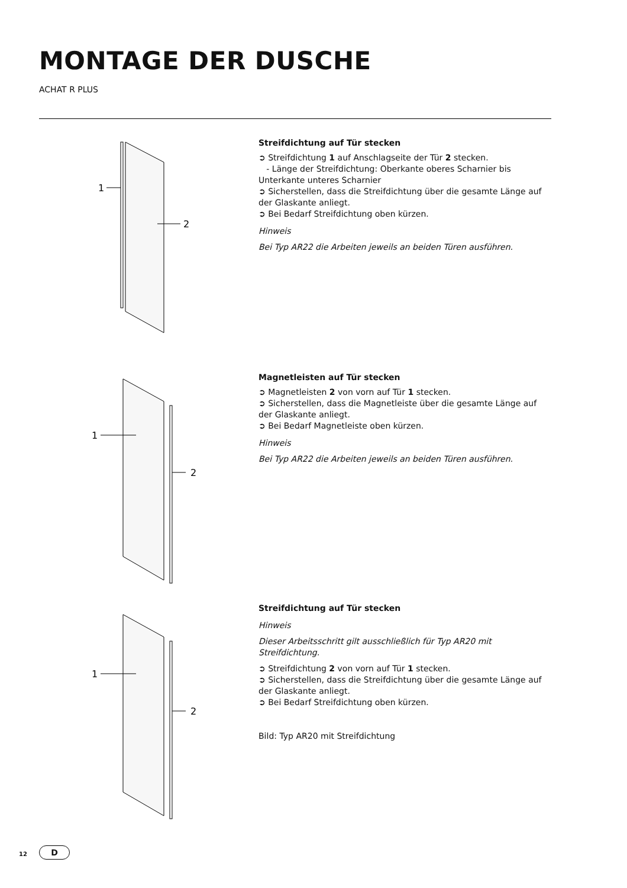MONTAGE DER DUSCHE
ACHAT R PLUS
1
2
Streifdichtung auf Tür stecken
➲ Streifdichtung 1 auf Anschlagseite der Tür 2 stecken.
- Länge der Streifdichtung: Oberkante oberes Scharnier bis Unterkante unteres Scharnier
➲ Sicherstellen, dass die Streifdichtung über die gesamte Länge auf der Glaskante anliegt.
➲ Bei Bedarf Streifdichtung oben kürzen.
Hinweis
Bei Typ AR22 die Arbeiten jeweils an beiden Türen ausführen.
1
2
Magnetleisten auf Tür stecken
➲ Magnetleisten 2 von vorn auf Tür 1 stecken.
➲ Sicherstellen, dass die Magnetleiste über die gesamte Länge auf der Glaskante anliegt.
➲ Bei Bedarf Magnetleiste oben kürzen.
Hinweis
Bei Typ AR22 die Arbeiten jeweils an beiden Türen ausführen.
1
2
Streifdichtung auf Tür stecken
Hinweis
Dieser Arbeitsschritt gilt ausschließlich für Typ AR20 mit Streifdichtung.
➲ Streifdichtung 2 von vorn auf Tür 1 stecken.
➲ Sicherstellen, dass die Streifdichtung über die gesamte Länge auf der Glaskante anliegt.
➲ Bei Bedarf Streifdichtung oben kürzen.
Bild: Typ AR20 mit Streifdichtung
12 D